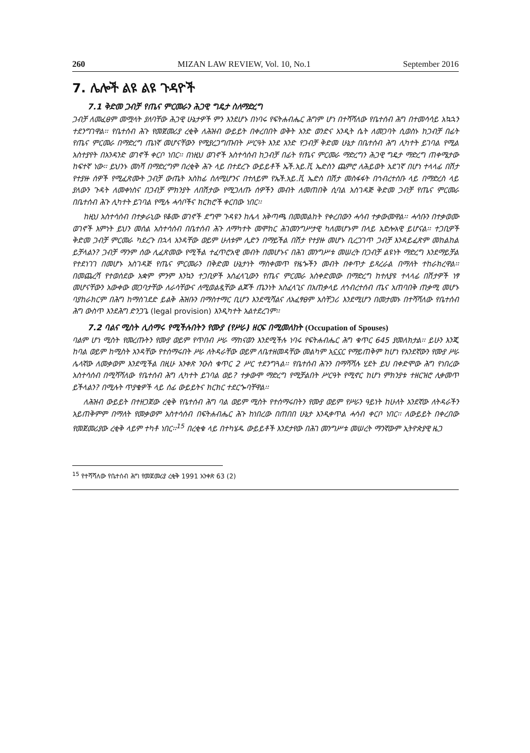260 MIZAN LAW REVIEW, Vol. 10, No.1 September 2016
7. ሌሎች ልዩ ልዩ ጉዳዮች
7.1 ቅድመ ጋብቻ የጤና ምርመራን ሕጋዊ ግዴታ ስለማድረግ
ጋብቻ ለመፈፀም መሟላት ያለባቸው ሕጋዊ ሁኔታዎች ምን እንደሆኑ በነባሩ የፍትሐብሔር ሕግም ሆነ በተሻሻለው የቤተሰብ ሕግ በተመሳሳይ አኳኋን ተደንግገዋል፡፡ የቤተሰብ ሕጉ የመጀመሪያ ረቂቅ ለሕዝብ ውይይት በቀረበበት ወቅት አንድ ወንድና አንዲት ሴት ለመጋባት ሲወስኑ ከጋብቻ በፊት የጤና ምርመራ በማድረግ ጤነኛ መሆናቸውን የሚያረጋግጡበት ሥርዓት እንደ አንድ የጋብቻ ቅድመ ሁኔታ በቤተሰብ ሕግ ሊካተት ይገባል የሚል አስተያየት በአንዳንድ ወገኖች ቀርቦ ነበር፡፡ በነዚህ ወገኖች አስተሳሰብ ከጋብቻ በፊት የጤና ምርመራ ማድረግን ሕጋዊ ግዴታ ማድረግ ጠቀሜታው ከፍተኛ ነው፡፡ ይህንኑ መነሻ በማድረግም በረቂቅ ሕጉ ላይ በተደረጉ ውይይቶች ኤች.አይ.ቪ ኤድስን ጨምሮ ለሕይወት አደገኛ በሆነ ተላላፊ በሽታ የተያዙ ሰዎች የሚፈጽሙት ጋብቻ ውጤት አስከፊ ስለሚሆንና በተለይም የኤች.አይ.ቪ ኤድስ በሽታ መስፋፋት በኅብረተሰቡ ላይ በማድረስ ላይ ያለውን ጉዳት ለመቀነስና በጋብቻ ምክንያት ለበሽታው የሚጋለጡ ሰዎችን መብት ለመጠበቅ ሲባል አስገዳጅ ቅድመ ጋብቻ የጤና ምርመራ በቤተሰብ ሕጉ ሊካተት ይገባል የሚሉ ሓሳቦችና ክርክሮች ቀርበው ነበር፡፡
ከዚህ አስተሳሰብ በተቃራኒው የቆሙ ወገኖች ደግሞ ጉዳዩን ከሌላ አቅጣጫ በመመልከት የቀረበውን ሓሳብ ተቃውመዋል፡፡ ሓሳቡን በተቃወሙ ወገኖች እምነት ይህን መሰል አስተሳሰብ በቤተሰብ ሕጉ ለማካተት መሞከር ሕገመንግሥታዊ ካለመሆኑም በላይ አድሎአዊ ይሆናል፡፡ ተጋቢዎች ቅድመ ጋብቻ ምርመራ ካደረጉ በኋላ አንዳቸው ወይም ሁለቱም ሊድን በማይችል በሽታ የተያዙ መሆኑ ቢረጋገጥ ጋብቻ እንዳይፈጽም መከልከል ይቻላልን? ጋብቻ ማንም ሰው ሊፈጽመው የሚችል ተፈጥሮአዊ መብት በመሆኑና በሕገ መንግሥቱ መሠረት በጋብቻ ልዩነት ማድረግ እንደማይቻል የተደነገገ በመሆኑ አስገዳጅ የጤና ምርመራን በቅድመ ሁኔታነት ማስቀመጥ የዜጐችን መብት በቀጥታ ይጻረራል በማለት ተከራክረዋል፡፡ በመጨረሻ የተወሰደው አቋም ምንም እንኳን ተጋቢዎች አስፈላጊውን የጤና ምርመራ አስቀድመው በማድረግ ከተለያዩ ተላላፊ በሽታዎች ነፃ መሆናቸውን አውቀው መጋባታቸው ለራሳቸውና ለሚወልዷቸው ልጆች ጤንነት አስፈላጊና በአጠቃላይ ለኅብረተሰብ ጤና አጠባበቅ ጠቃሚ መሆኑ ባያከራክርም በሕግ ከማስገደድ ይልቅ ሕዝቡን በማስተማር ቢሆን እንደሚሻልና ለአፈፃፀም አስቸጋሪ እንደሚሆን በመታመኑ በተሻሻለው የቤተሰብ ሕግ ውስጥ እንደሕግ ድንጋጌ (legal provision) እንዲካተት አልተደረገም፡፡
7.2 ባልና ሚስት ሊሰማሩ የሚችሉበትን የሙያ (የሥራ) ዘርፍ በሚመለከት (Occupation of Spouses)
ባልም ሆነ ሚስት የመረጡትን የሙያ ወይም የጥበብ ሥራ ማከናወን እንደሚችሉ ነባሩ የፍትሐብሔር ሕግ ቁጥር 645 ያመለክታል፡፡ ይሁን እንጂ ከባል ወይም ከሚስት አንዳቸው የተሰማሩበት ሥራ ለትዳራቸው ወይም ለቤተዘመዳቸው መልካም አኗኗር የማይጠቅም ከሆነ የአንደኛውን የሙያ ሥራ ሌላኛው ለመቃወም እንደሚችል በዚሁ አንቀጽ ንዑስ ቁጥር 2 ሥር ተደንግጓል፡፡ የቤተሰብ ሕጉን በማሻሻሉ ሂደት ይህ በቀድሞው ሕግ የነበረው አስተሳሰብ በሚሻሻለው የቤተሰብ ሕግ ሊካተት ይገባል ወይ? ተቃውሞ ማድረግ የሚቻልበት ሥርዓት የሚኖር ከሆነ ምክንያቱ ተዘርዝሮ ሊቀመጥ ይችላልን? በሚሉት ጥያቄዎች ላይ ሰፊ ውይይትና ክርክር ተደርጐባቸዋል፡፡
ለሕዝብ ውይይት በተዘጋጀው ረቂቅ የቤተሰብ ሕግ ባል ወይም ሚስት የተሰማሩበትን የሙያ ወይም የሥራን ዓይነት ከሁለት አንደኛው ለትዳራችን አይጠቅምም በማለት የመቃወም አስተሳሰብ በፍትሐብሔር ሕጉ ከነበረው በጠበበ ሁኔታ እንዲቀጥል ሓሳብ ቀርቦ ነበር፡፡ ለውይይት በቀረበው የመጀመሪያው ረቂቅ ላይም ተካቶ ነበር፡፡<sup>15</sup> በረቂቁ ላይ በተካሄዱ ውይይቶች እንደታየው በሕገ መንግሥቱ መሠረት ማንኛውም ኢትዮጵያዊ ዜጋ
<sup>15</sup> የተሻሻለው የቤተሰብ ሕግ የመጀመሪያ ረቂቅ 1991 አንቀጽ 63 (2)